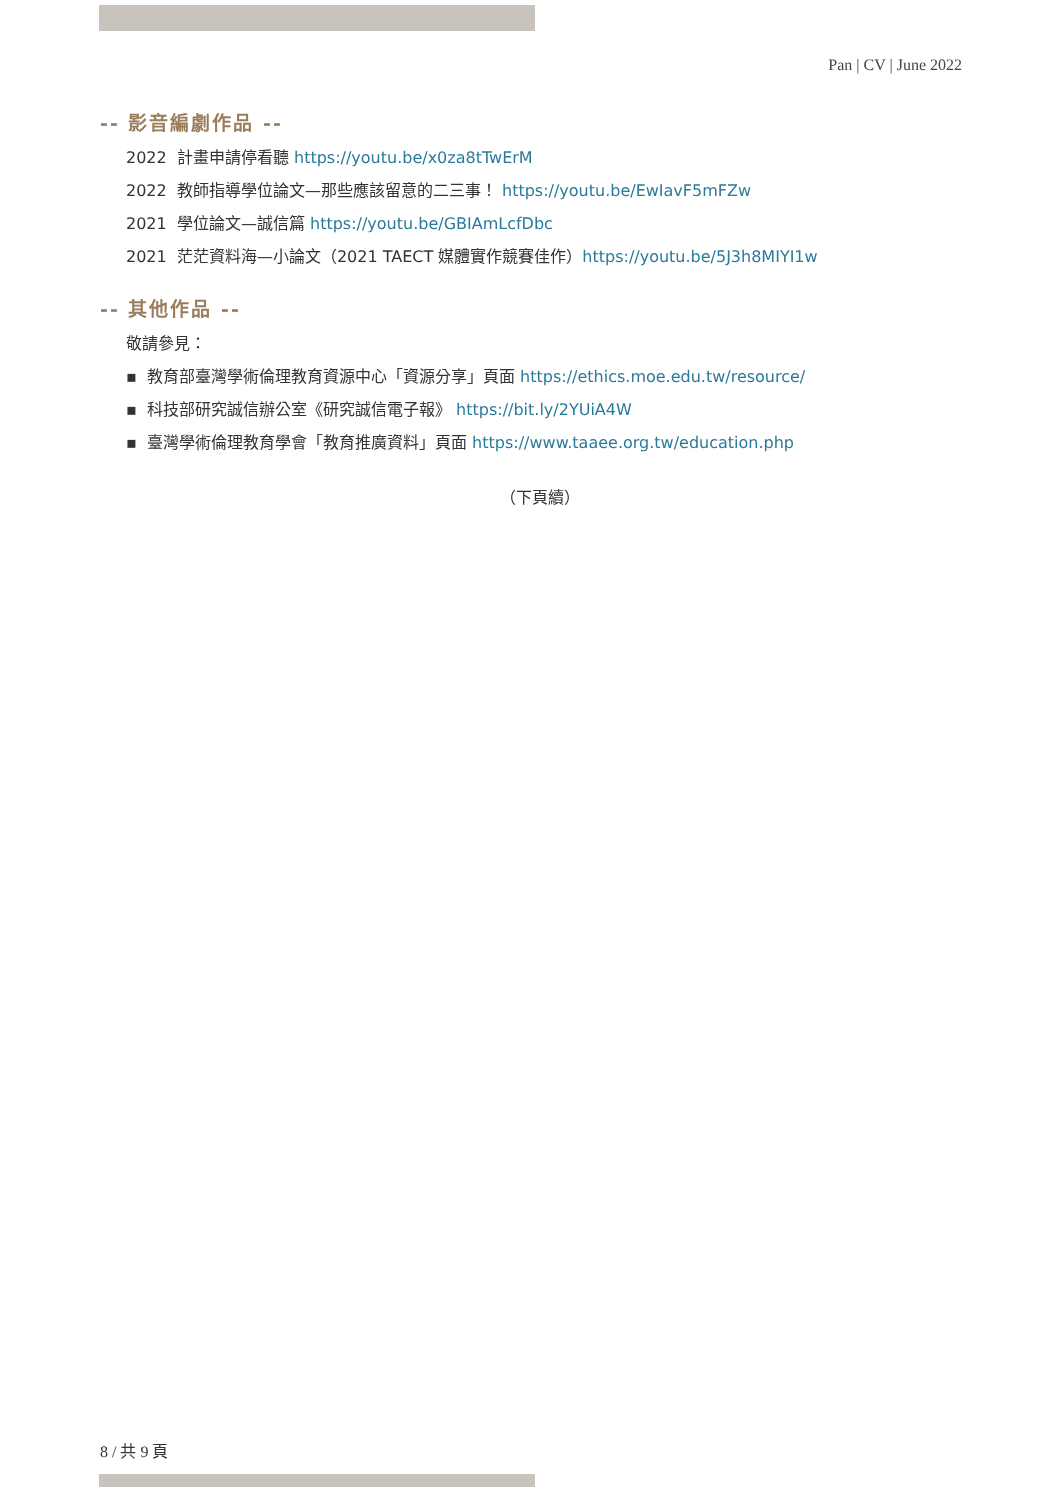Pan | CV | June 2022
-- 影音編劇作品 --
2022 計畫申請停看聽 https://youtu.be/x0za8tTwErM
2022 教師指導學位論文—那些應該留意的二三事！ https://youtu.be/EwIavF5mFZw
2021 學位論文—誠信篇 https://youtu.be/GBIAmLcfDbc
2021 茫茫資料海—小論文（2021 TAECT 媒體實作競賽佳作）https://youtu.be/5J3h8MIYI1w
-- 其他作品 --
敬請參見：
▪ 教育部臺灣學術倫理教育資源中心「資源分享」頁面 https://ethics.moe.edu.tw/resource/
▪ 科技部研究誠信辦公室《研究誠信電子報》 https://bit.ly/2YUiA4W
▪ 臺灣學術倫理教育學會「教育推廣資料」頁面 https://www.taaee.org.tw/education.php
（下頁續）
8 / 共 9 頁